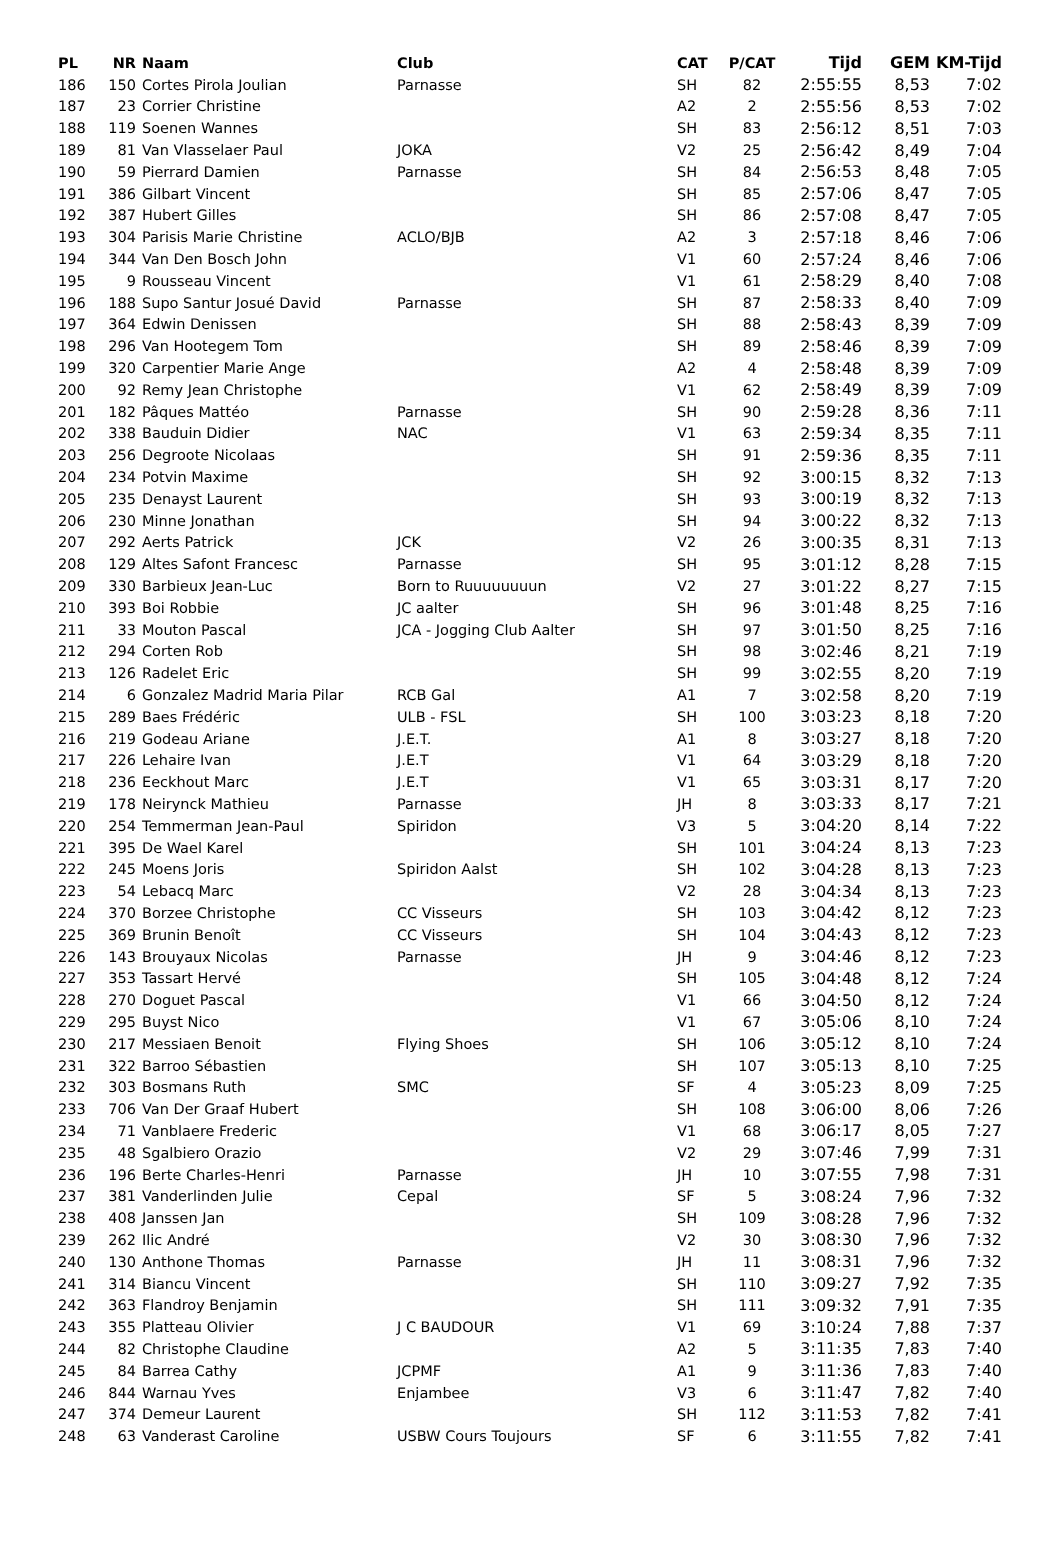| PL | NR | Naam | Club | CAT | P/CAT | Tijd | GEM | KM-Tijd |
| --- | --- | --- | --- | --- | --- | --- | --- | --- |
| 186 | 150 | Cortes Pirola Joulian | Parnasse | SH | 82 | 2:55:55 | 8,53 | 7:02 |
| 187 | 23 | Corrier Christine | | A2 | 2 | 2:55:56 | 8,53 | 7:02 |
| 188 | 119 | Soenen Wannes | | SH | 83 | 2:56:12 | 8,51 | 7:03 |
| 189 | 81 | Van Vlasselaer Paul | JOKA | V2 | 25 | 2:56:42 | 8,49 | 7:04 |
| 190 | 59 | Pierrard Damien | Parnasse | SH | 84 | 2:56:53 | 8,48 | 7:05 |
| 191 | 386 | Gilbart Vincent | | SH | 85 | 2:57:06 | 8,47 | 7:05 |
| 192 | 387 | Hubert Gilles | | SH | 86 | 2:57:08 | 8,47 | 7:05 |
| 193 | 304 | Parisis Marie Christine | ACLO/BJB | A2 | 3 | 2:57:18 | 8,46 | 7:06 |
| 194 | 344 | Van Den Bosch John | | V1 | 60 | 2:57:24 | 8,46 | 7:06 |
| 195 | 9 | Rousseau Vincent | | V1 | 61 | 2:58:29 | 8,40 | 7:08 |
| 196 | 188 | Supo Santur Josué David | Parnasse | SH | 87 | 2:58:33 | 8,40 | 7:09 |
| 197 | 364 | Edwin Denissen | | SH | 88 | 2:58:43 | 8,39 | 7:09 |
| 198 | 296 | Van Hootegem Tom | | SH | 89 | 2:58:46 | 8,39 | 7:09 |
| 199 | 320 | Carpentier Marie Ange | | A2 | 4 | 2:58:48 | 8,39 | 7:09 |
| 200 | 92 | Remy Jean Christophe | | V1 | 62 | 2:58:49 | 8,39 | 7:09 |
| 201 | 182 | Pâques Mattéo | Parnasse | SH | 90 | 2:59:28 | 8,36 | 7:11 |
| 202 | 338 | Bauduin Didier | NAC | V1 | 63 | 2:59:34 | 8,35 | 7:11 |
| 203 | 256 | Degroote Nicolaas | | SH | 91 | 2:59:36 | 8,35 | 7:11 |
| 204 | 234 | Potvin Maxime | | SH | 92 | 3:00:15 | 8,32 | 7:13 |
| 205 | 235 | Denayst Laurent | | SH | 93 | 3:00:19 | 8,32 | 7:13 |
| 206 | 230 | Minne Jonathan | | SH | 94 | 3:00:22 | 8,32 | 7:13 |
| 207 | 292 | Aerts Patrick | JCK | V2 | 26 | 3:00:35 | 8,31 | 7:13 |
| 208 | 129 | Altes Safont Francesc | Parnasse | SH | 95 | 3:01:12 | 8,28 | 7:15 |
| 209 | 330 | Barbieux Jean-Luc | Born to Ruuuuuuuun | V2 | 27 | 3:01:22 | 8,27 | 7:15 |
| 210 | 393 | Boi Robbie | JC aalter | SH | 96 | 3:01:48 | 8,25 | 7:16 |
| 211 | 33 | Mouton Pascal | JCA - Jogging Club Aalter | SH | 97 | 3:01:50 | 8,25 | 7:16 |
| 212 | 294 | Corten Rob | | SH | 98 | 3:02:46 | 8,21 | 7:19 |
| 213 | 126 | Radelet Eric | | SH | 99 | 3:02:55 | 8,20 | 7:19 |
| 214 | 6 | Gonzalez Madrid Maria Pilar | RCB Gal | A1 | 7 | 3:02:58 | 8,20 | 7:19 |
| 215 | 289 | Baes Frédéric | ULB - FSL | SH | 100 | 3:03:23 | 8,18 | 7:20 |
| 216 | 219 | Godeau Ariane | J.E.T. | A1 | 8 | 3:03:27 | 8,18 | 7:20 |
| 217 | 226 | Lehaire Ivan | J.E.T | V1 | 64 | 3:03:29 | 8,18 | 7:20 |
| 218 | 236 | Eeckhout Marc | J.E.T | V1 | 65 | 3:03:31 | 8,17 | 7:20 |
| 219 | 178 | Neirynck Mathieu | Parnasse | JH | 8 | 3:03:33 | 8,17 | 7:21 |
| 220 | 254 | Temmerman Jean-Paul | Spiridon | V3 | 5 | 3:04:20 | 8,14 | 7:22 |
| 221 | 395 | De Wael Karel | | SH | 101 | 3:04:24 | 8,13 | 7:23 |
| 222 | 245 | Moens Joris | Spiridon Aalst | SH | 102 | 3:04:28 | 8,13 | 7:23 |
| 223 | 54 | Lebacq Marc | | V2 | 28 | 3:04:34 | 8,13 | 7:23 |
| 224 | 370 | Borzee Christophe | CC Visseurs | SH | 103 | 3:04:42 | 8,12 | 7:23 |
| 225 | 369 | Brunin Benoît | CC Visseurs | SH | 104 | 3:04:43 | 8,12 | 7:23 |
| 226 | 143 | Brouyaux Nicolas | Parnasse | JH | 9 | 3:04:46 | 8,12 | 7:23 |
| 227 | 353 | Tassart Hervé | | SH | 105 | 3:04:48 | 8,12 | 7:24 |
| 228 | 270 | Doguet Pascal | | V1 | 66 | 3:04:50 | 8,12 | 7:24 |
| 229 | 295 | Buyst Nico | | V1 | 67 | 3:05:06 | 8,10 | 7:24 |
| 230 | 217 | Messiaen Benoit | Flying Shoes | SH | 106 | 3:05:12 | 8,10 | 7:24 |
| 231 | 322 | Barroo Sébastien | | SH | 107 | 3:05:13 | 8,10 | 7:25 |
| 232 | 303 | Bosmans Ruth | SMC | SF | 4 | 3:05:23 | 8,09 | 7:25 |
| 233 | 706 | Van Der Graaf Hubert | | SH | 108 | 3:06:00 | 8,06 | 7:26 |
| 234 | 71 | Vanblaere Frederic | | V1 | 68 | 3:06:17 | 8,05 | 7:27 |
| 235 | 48 | Sgalbiero Orazio | | V2 | 29 | 3:07:46 | 7,99 | 7:31 |
| 236 | 196 | Berte Charles-Henri | Parnasse | JH | 10 | 3:07:55 | 7,98 | 7:31 |
| 237 | 381 | Vanderlinden Julie | Cepal | SF | 5 | 3:08:24 | 7,96 | 7:32 |
| 238 | 408 | Janssen Jan | | SH | 109 | 3:08:28 | 7,96 | 7:32 |
| 239 | 262 | Ilic André | | V2 | 30 | 3:08:30 | 7,96 | 7:32 |
| 240 | 130 | Anthone Thomas | Parnasse | JH | 11 | 3:08:31 | 7,96 | 7:32 |
| 241 | 314 | Biancu Vincent | | SH | 110 | 3:09:27 | 7,92 | 7:35 |
| 242 | 363 | Flandroy Benjamin | | SH | 111 | 3:09:32 | 7,91 | 7:35 |
| 243 | 355 | Platteau Olivier | J C BAUDOUR | V1 | 69 | 3:10:24 | 7,88 | 7:37 |
| 244 | 82 | Christophe Claudine | | A2 | 5 | 3:11:35 | 7,83 | 7:40 |
| 245 | 84 | Barrea Cathy | JCPMF | A1 | 9 | 3:11:36 | 7,83 | 7:40 |
| 246 | 844 | Warnau Yves | Enjambee | V3 | 6 | 3:11:47 | 7,82 | 7:40 |
| 247 | 374 | Demeur Laurent | | SH | 112 | 3:11:53 | 7,82 | 7:41 |
| 248 | 63 | Vanderast Caroline | USBW Cours Toujours | SF | 6 | 3:11:55 | 7,82 | 7:41 |